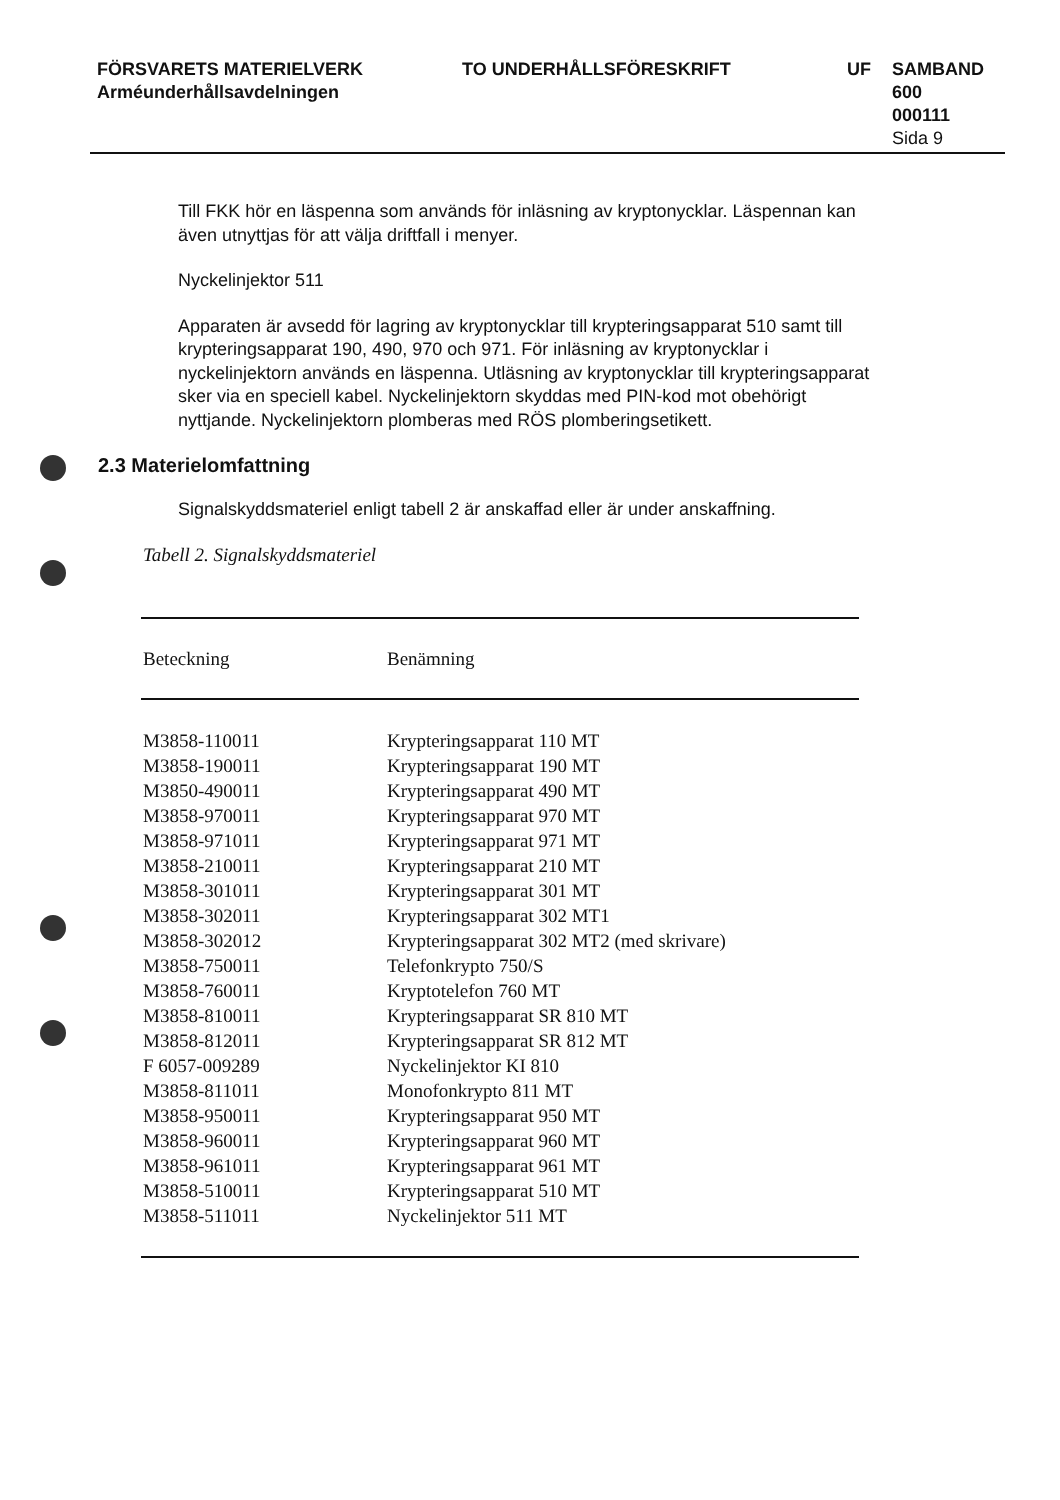FÖRSVARETS MATERIELVERK
Arméunderhållsavdelningen
TO UNDERHÅLLSFÖRESKRIFT UF SAMBAND
600
000111
Sida 9
Till FKK hör en läspenna som används för inläsning av kryptonycklar. Läspennan kan även utnyttjas för att välja driftfall i menyer.
Nyckelinjektor 511
Apparaten är avsedd för lagring av kryptonycklar till krypteringsapparat 510 samt till krypteringsapparat 190, 490, 970 och 971. För inläsning av kryptonycklar i nyckelinjektorn används en läspenna. Utläsning av kryptonycklar till krypteringsapparat sker via en speciell kabel. Nyckelinjektorn skyddas med PIN-kod mot obehörigt nyttjande. Nyckelinjektorn plomberas med RÖS plomberingsetikett.
2.3 Materielomfattning
Signalskyddsmateriel enligt tabell 2 är anskaffad eller är under anskaffning.
Tabell 2. Signalskyddsmateriel
| Beteckning | Benämning |
| --- | --- |
| M3858-110011 | Krypteringsapparat 110 MT |
| M3858-190011 | Krypteringsapparat 190 MT |
| M3850-490011 | Krypteringsapparat 490 MT |
| M3858-970011 | Krypteringsapparat 970 MT |
| M3858-971011 | Krypteringsapparat 971 MT |
| M3858-210011 | Krypteringsapparat 210 MT |
| M3858-301011 | Krypteringsapparat 301 MT |
| M3858-302011 | Krypteringsapparat 302 MT1 |
| M3858-302012 | Krypteringsapparat 302 MT2 (med skrivare) |
| M3858-750011 | Telefonkrypto 750/S |
| M3858-760011 | Kryptotelefon 760 MT |
| M3858-810011 | Krypteringsapparat SR 810 MT |
| M3858-812011 | Krypteringsapparat SR 812 MT |
| F 6057-009289 | Nyckelinjektor KI 810 |
| M3858-811011 | Monofonkrypto 811 MT |
| M3858-950011 | Krypteringsapparat 950 MT |
| M3858-960011 | Krypteringsapparat 960 MT |
| M3858-961011 | Krypteringsapparat 961 MT |
| M3858-510011 | Krypteringsapparat 510 MT |
| M3858-511011 | Nyckelinjektor 511 MT |